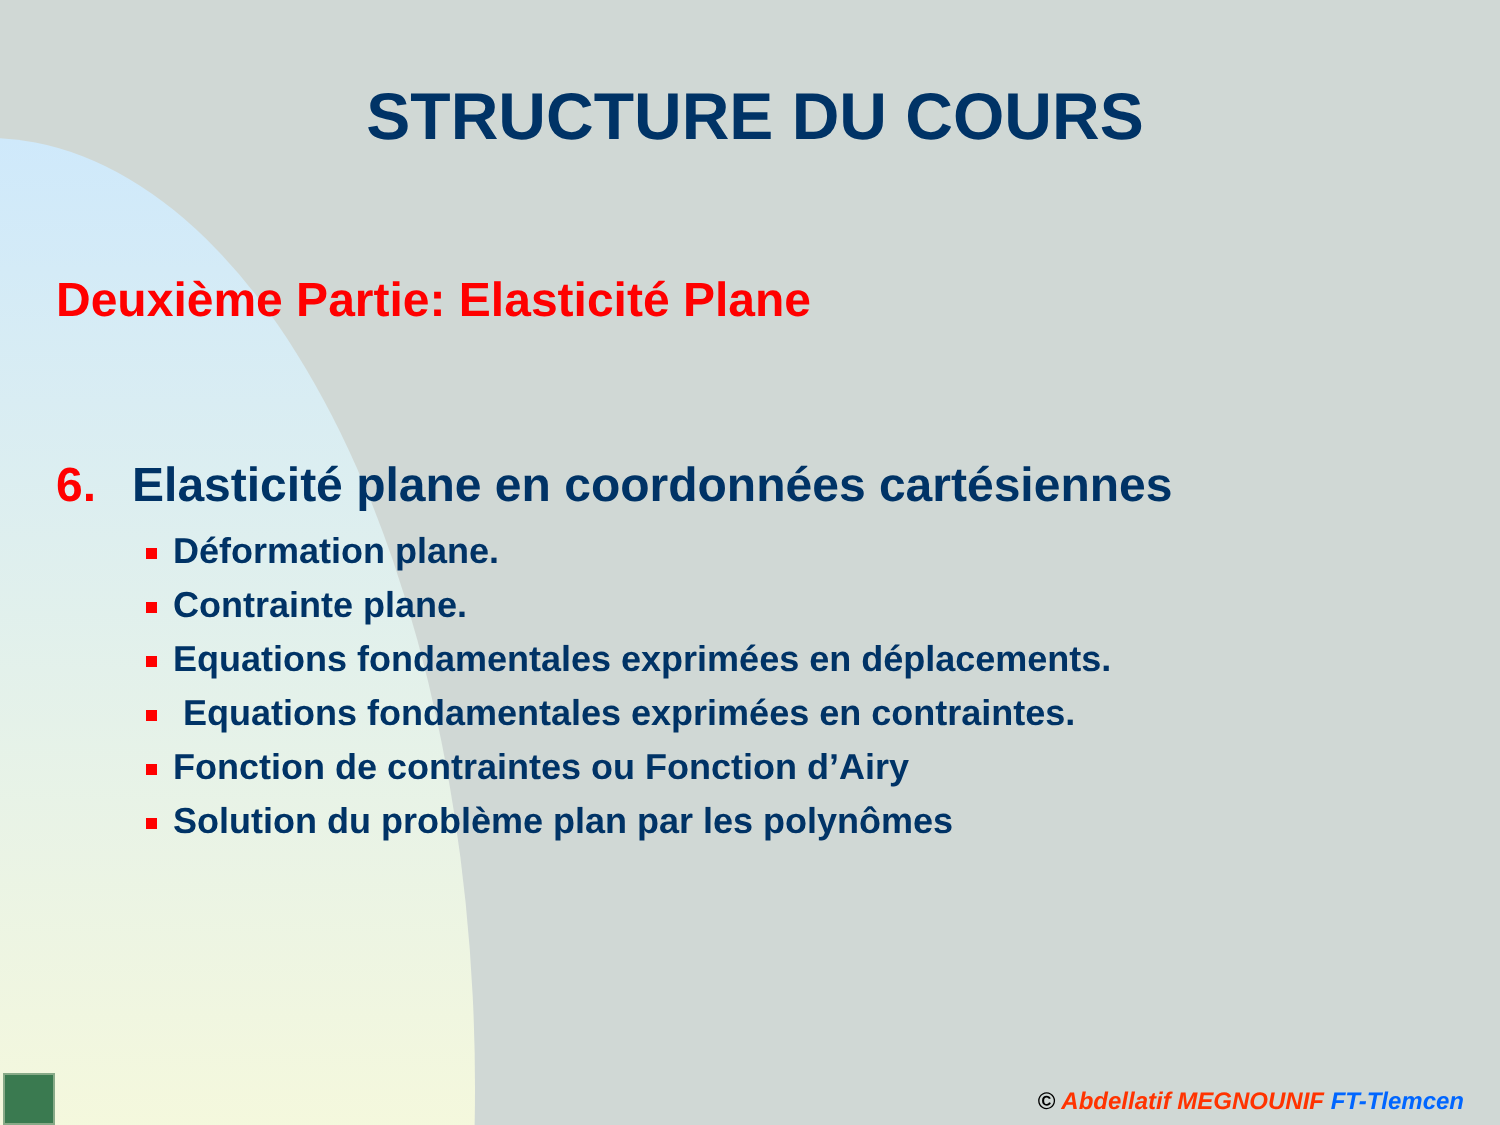STRUCTURE DU COURS
Deuxième Partie: Elasticité Plane
6. Elasticité plane en coordonnées cartésiennes
Déformation plane.
Contrainte plane.
Equations fondamentales exprimées en déplacements.
Equations fondamentales exprimées en contraintes.
Fonction de contraintes ou Fonction d’Airy
Solution du problème plan par les polynômes
© Abdellatif MEGNOUNIF FT-Tlemcen